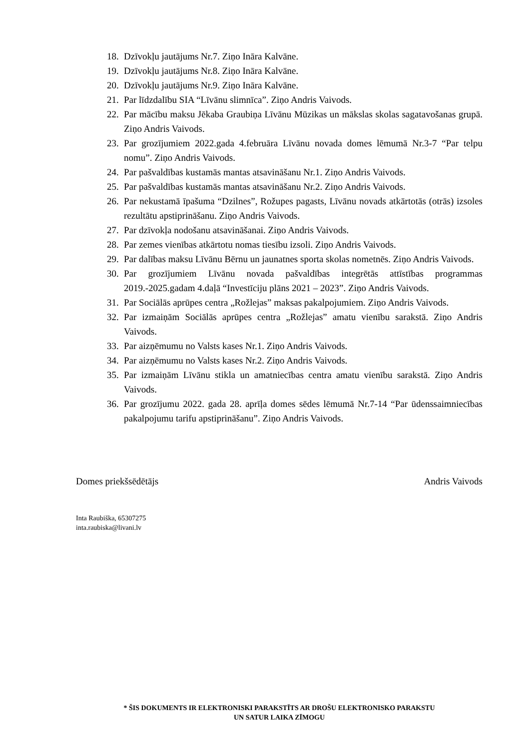18. Dzīvokļu jautājums Nr.7. Ziņo Ināra Kalvāne.
19. Dzīvokļu jautājums Nr.8. Ziņo Ināra Kalvāne.
20. Dzīvokļu jautājums Nr.9. Ziņo Ināra Kalvāne.
21. Par līdzdalību SIA “Līvānu slimnīca”. Ziņo Andris Vaivods.
22. Par mācību maksu Jēkaba Graubiņa Līvānu Mūzikas un mākslas skolas sagatavošanas grupā. Ziņo Andris Vaivods.
23. Par grozījumiem 2022.gada 4.februāra Līvānu novada domes lēmumā Nr.3-7 “Par telpu nomu”. Ziņo Andris Vaivods.
24. Par pašvaldības kustamās mantas atsavināšanu Nr.1. Ziņo Andris Vaivods.
25. Par pašvaldības kustamās mantas atsavināšanu Nr.2. Ziņo Andris Vaivods.
26. Par nekustamā īpašuma “Dzilnes”, Rožupes pagasts, Līvānu novads atkārtotās (otrās) izsoles rezultātu apstiprināšanu. Ziņo Andris Vaivods.
27. Par dzīvokļa nodošanu atsavināšanai. Ziņo Andris Vaivods.
28. Par zemes vienības atkārtotu nomas tiesību izsoli. Ziņo Andris Vaivods.
29. Par dalības maksu Līvānu Bērnu un jaunatnes sporta skolas nometnēs. Ziņo Andris Vaivods.
30. Par grozījumiem Līvānu novada pašvaldības integrētās attīstības programmas 2019.-2025.gadam 4.daļā “Investīciju plāns 2021 – 2023”. Ziņo Andris Vaivods.
31. Par Sociālās aprūpes centra „Rožlejas” maksas pakalpojumiem. Ziņo Andris Vaivods.
32. Par izmaiņām Sociālās aprūpes centra „Rožlejas” amatu vienību sarakstā. Ziņo Andris Vaivods.
33. Par aizņēmumu no Valsts kases Nr.1. Ziņo Andris Vaivods.
34. Par aizņēmumu no Valsts kases Nr.2. Ziņo Andris Vaivods.
35. Par izmaiņām Līvānu stikla un amatniecības centra amatu vienību sarakstā. Ziņo Andris Vaivods.
36. Par grozījumu 2022. gada 28. aprīļa domes sēdes lēmumā Nr.7-14 “Par ūdenssaimniecības pakalpojumu tarifu apstiprināšanu”. Ziņo Andris Vaivods.
Domes priekšsēdētājs Andris Vaivods
Inta Raubiška, 65307275
inta.raubiska@livani.lv
* ŠIS DOKUMENTS IR ELEKTRONISKI PARAKSTĪTS AR DROŠU ELEKTRONISKO PARAKSTU
UN SATUR LAIKA ZĪMOGU